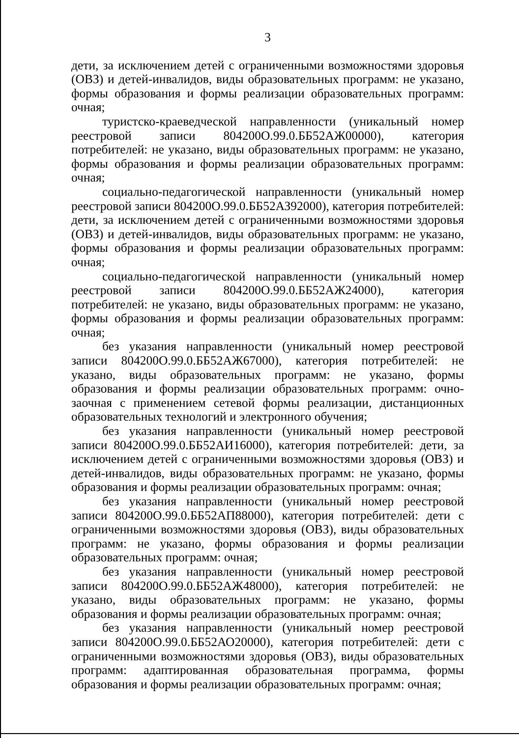3
дети, за исключением детей с ограниченными возможностями здоровья (ОВЗ) и детей-инвалидов, виды образовательных программ: не указано, формы образования и формы реализации образовательных программ: очная;
туристско-краеведческой направленности (уникальный номер реестровой записи 804200О.99.0.ББ52АЖ00000), категория потребителей: не указано, виды образовательных программ: не указано, формы образования и формы реализации образовательных программ: очная;
социально-педагогической направленности (уникальный номер реестровой записи 804200О.99.0.ББ52АЗ92000), категория потребителей: дети, за исключением детей с ограниченными возможностями здоровья (ОВЗ) и детей-инвалидов, виды образовательных программ: не указано, формы образования и формы реализации образовательных программ: очная;
социально-педагогической направленности (уникальный номер реестровой записи 804200О.99.0.ББ52АЖ24000), категория потребителей: не указано, виды образовательных программ: не указано, формы образования и формы реализации образовательных программ: очная;
без указания направленности (уникальный номер реестровой записи 804200О.99.0.ББ52АЖ67000), категория потребителей: не указано, виды образовательных программ: не указано, формы образования и формы реализации образовательных программ: очно-заочная с применением сетевой формы реализации, дистанционных образовательных технологий и электронного обучения;
без указания направленности (уникальный номер реестровой записи 804200О.99.0.ББ52АИ16000), категория потребителей: дети, за исключением детей с ограниченными возможностями здоровья (ОВЗ) и детей-инвалидов, виды образовательных программ: не указано, формы образования и формы реализации образовательных программ: очная;
без указания направленности (уникальный номер реестровой записи 804200О.99.0.ББ52АП88000), категория потребителей: дети с ограниченными возможностями здоровья (ОВЗ), виды образовательных программ: не указано, формы образования и формы реализации образовательных программ: очная;
без указания направленности (уникальный номер реестровой записи 804200О.99.0.ББ52АЖ48000), категория потребителей: не указано, виды образовательных программ: не указано, формы образования и формы реализации образовательных программ: очная;
без указания направленности (уникальный номер реестровой записи 804200О.99.0.ББ52АО20000), категория потребителей: дети с ограниченными возможностями здоровья (ОВЗ), виды образовательных программ: адаптированная образовательная программа, формы образования и формы реализации образовательных программ: очная;